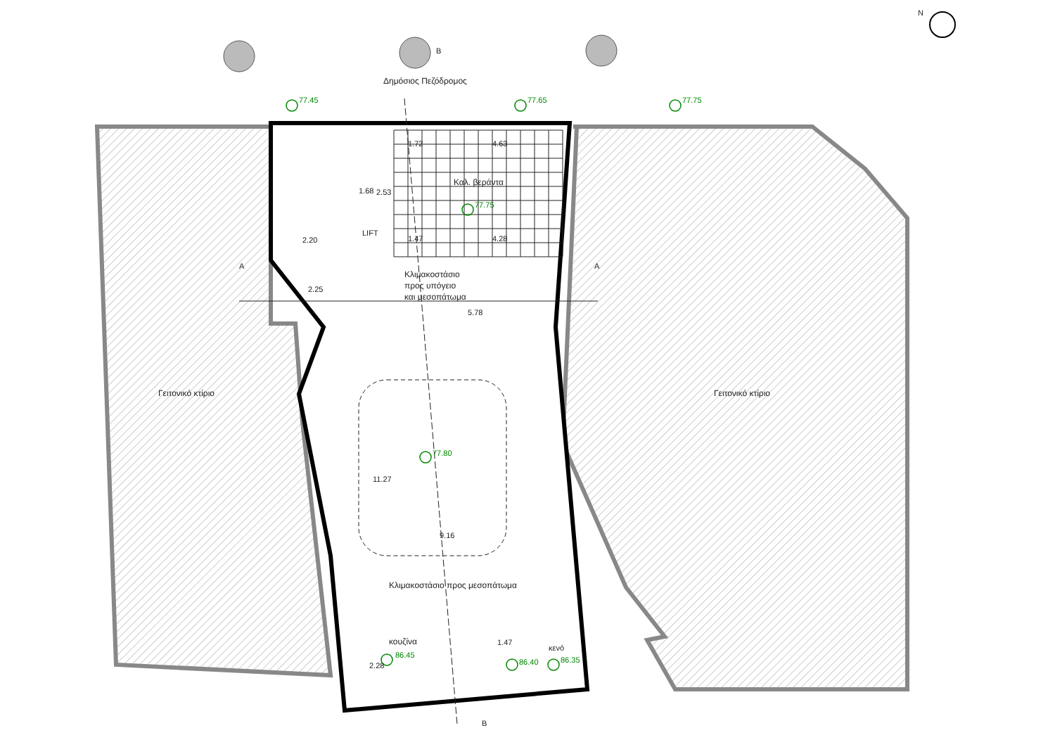N
B
B
A A
Δημόσιος Πεζόδρομος
77.45 77.65 77.75
1.72 4.63
2.53 1.68
Καλ. βεράντα
77.75
LIFT
2.20 1.47 4.28
2.25
Κλιμακοστάσιο
προς υπόγειο
και μεσοπάτωμα
5.78
Γειτονικό κτίριο Γειτονικό κτίριο
77.80
11.27
9.16
Κλιμακοστάσιο προς μεσοπάτωμα
κουζίνα
86.45
2.28
1.47
κενό
86.40 86.35